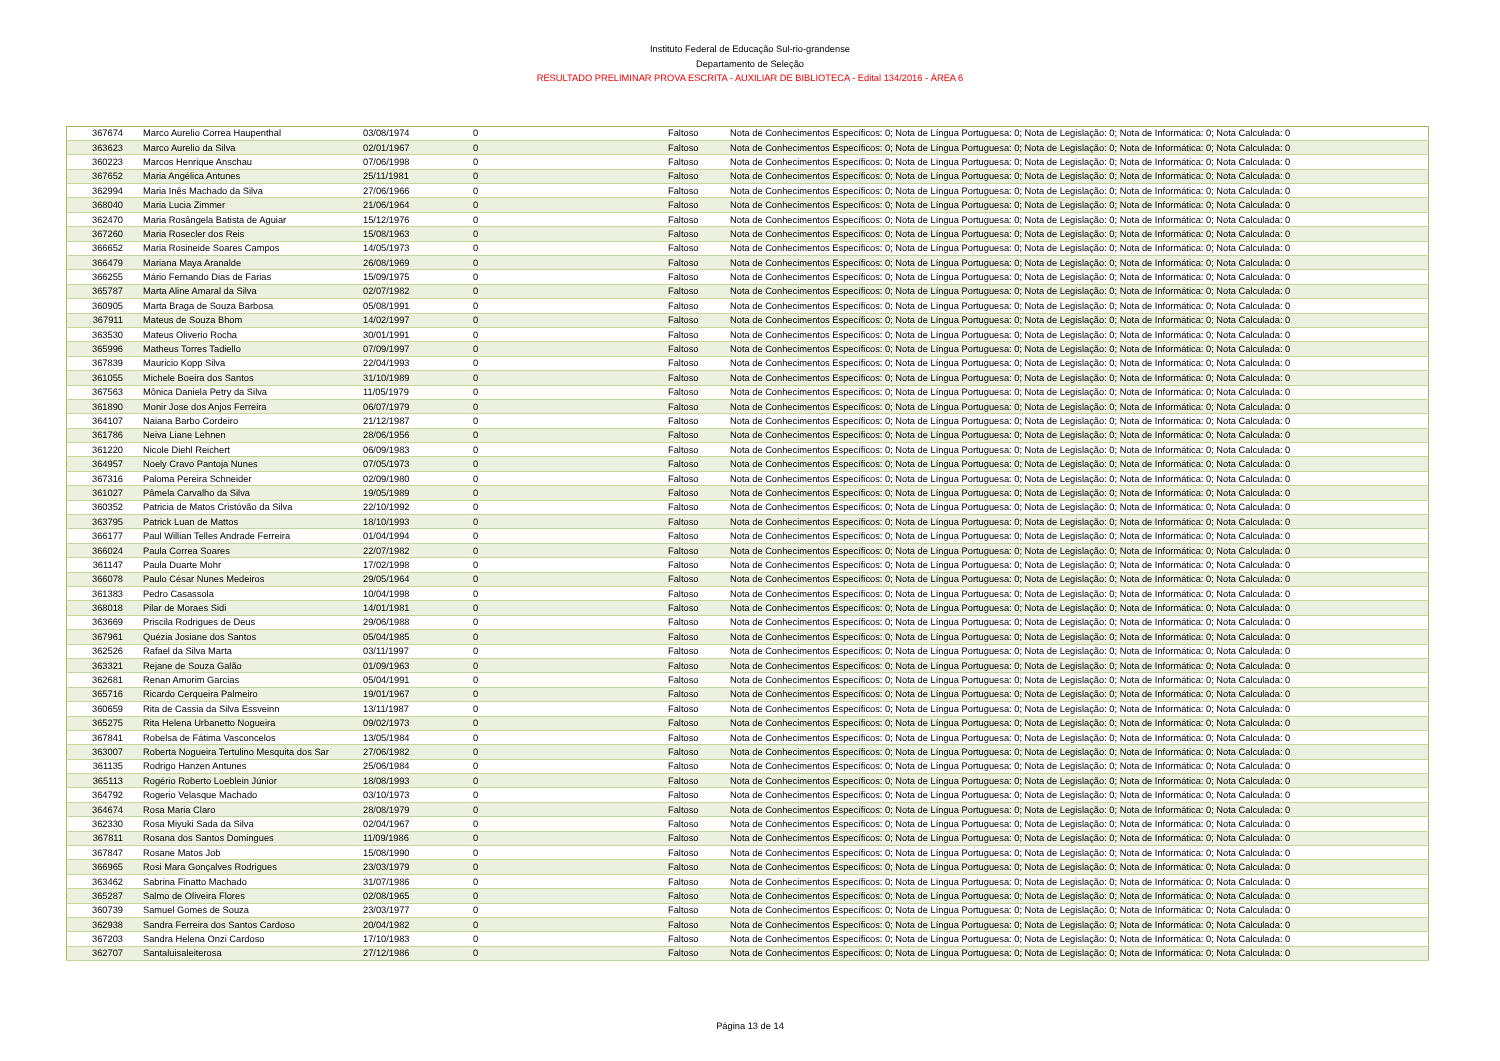Instituto Federal de Educação Sul-rio-grandense
Departamento de Seleção
RESULTADO PRELIMINAR PROVA ESCRITA - AUXILIAR DE BIBLIOTECA - Edital 134/2016 - ÁREA 6
| 367674 | Marco Aurelio Correa Haupenthal | 03/08/1974 | 0 | Faltoso | Nota de Conhecimentos Específicos: 0; Nota de Língua Portuguesa: 0; Nota de Legislação: 0; Nota de Informática: 0; Nota Calculada: 0 |
| 363623 | Marco Aurelio da Silva | 02/01/1967 | 0 | Faltoso | Nota de Conhecimentos Específicos: 0; Nota de Língua Portuguesa: 0; Nota de Legislação: 0; Nota de Informática: 0; Nota Calculada: 0 |
| 360223 | Marcos Henrique Anschau | 07/06/1998 | 0 | Faltoso | Nota de Conhecimentos Específicos: 0; Nota de Língua Portuguesa: 0; Nota de Legislação: 0; Nota de Informática: 0; Nota Calculada: 0 |
| 367652 | Maria Angélica Antunes | 25/11/1981 | 0 | Faltoso | Nota de Conhecimentos Específicos: 0; Nota de Língua Portuguesa: 0; Nota de Legislação: 0; Nota de Informática: 0; Nota Calculada: 0 |
| 362994 | Maria Inês Machado da Silva | 27/06/1966 | 0 | Faltoso | Nota de Conhecimentos Específicos: 0; Nota de Língua Portuguesa: 0; Nota de Legislação: 0; Nota de Informática: 0; Nota Calculada: 0 |
| 368040 | Maria Lucia Zimmer | 21/06/1964 | 0 | Faltoso | Nota de Conhecimentos Específicos: 0; Nota de Língua Portuguesa: 0; Nota de Legislação: 0; Nota de Informática: 0; Nota Calculada: 0 |
| 362470 | Maria Rosângela Batista de Aguiar | 15/12/1976 | 0 | Faltoso | Nota de Conhecimentos Específicos: 0; Nota de Língua Portuguesa: 0; Nota de Legislação: 0; Nota de Informática: 0; Nota Calculada: 0 |
| 367260 | Maria Rosecler dos Reis | 15/08/1963 | 0 | Faltoso | Nota de Conhecimentos Específicos: 0; Nota de Língua Portuguesa: 0; Nota de Legislação: 0; Nota de Informática: 0; Nota Calculada: 0 |
| 366652 | Maria Rosineide Soares Campos | 14/05/1973 | 0 | Faltoso | Nota de Conhecimentos Específicos: 0; Nota de Língua Portuguesa: 0; Nota de Legislação: 0; Nota de Informática: 0; Nota Calculada: 0 |
| 366479 | Mariana Maya Aranalde | 26/08/1969 | 0 | Faltoso | Nota de Conhecimentos Específicos: 0; Nota de Língua Portuguesa: 0; Nota de Legislação: 0; Nota de Informática: 0; Nota Calculada: 0 |
| 366255 | Mário Fernando Dias de Farias | 15/09/1975 | 0 | Faltoso | Nota de Conhecimentos Específicos: 0; Nota de Língua Portuguesa: 0; Nota de Legislação: 0; Nota de Informática: 0; Nota Calculada: 0 |
| 365787 | Marta Aline Amaral da Silva | 02/07/1982 | 0 | Faltoso | Nota de Conhecimentos Específicos: 0; Nota de Língua Portuguesa: 0; Nota de Legislação: 0; Nota de Informática: 0; Nota Calculada: 0 |
| 360905 | Marta Braga de Souza Barbosa | 05/08/1991 | 0 | Faltoso | Nota de Conhecimentos Específicos: 0; Nota de Língua Portuguesa: 0; Nota de Legislação: 0; Nota de Informática: 0; Nota Calculada: 0 |
| 367911 | Mateus de Souza Bhom | 14/02/1997 | 0 | Faltoso | Nota de Conhecimentos Específicos: 0; Nota de Língua Portuguesa: 0; Nota de Legislação: 0; Nota de Informática: 0; Nota Calculada: 0 |
| 363530 | Mateus Oliverio Rocha | 30/01/1991 | 0 | Faltoso | Nota de Conhecimentos Específicos: 0; Nota de Língua Portuguesa: 0; Nota de Legislação: 0; Nota de Informática: 0; Nota Calculada: 0 |
| 365996 | Matheus Torres Tadiello | 07/09/1997 | 0 | Faltoso | Nota de Conhecimentos Específicos: 0; Nota de Língua Portuguesa: 0; Nota de Legislação: 0; Nota de Informática: 0; Nota Calculada: 0 |
| 367839 | Mauricio Kopp Silva | 22/04/1993 | 0 | Faltoso | Nota de Conhecimentos Específicos: 0; Nota de Língua Portuguesa: 0; Nota de Legislação: 0; Nota de Informática: 0; Nota Calculada: 0 |
| 361055 | Michele Boeira dos Santos | 31/10/1989 | 0 | Faltoso | Nota de Conhecimentos Específicos: 0; Nota de Língua Portuguesa: 0; Nota de Legislação: 0; Nota de Informática: 0; Nota Calculada: 0 |
| 367563 | Mônica Daniela Petry da Silva | 11/05/1979 | 0 | Faltoso | Nota de Conhecimentos Específicos: 0; Nota de Língua Portuguesa: 0; Nota de Legislação: 0; Nota de Informática: 0; Nota Calculada: 0 |
| 361890 | Monir Jose dos Anjos Ferreira | 06/07/1979 | 0 | Faltoso | Nota de Conhecimentos Específicos: 0; Nota de Língua Portuguesa: 0; Nota de Legislação: 0; Nota de Informática: 0; Nota Calculada: 0 |
| 364107 | Naiana Barbo Cordeiro | 21/12/1987 | 0 | Faltoso | Nota de Conhecimentos Específicos: 0; Nota de Língua Portuguesa: 0; Nota de Legislação: 0; Nota de Informática: 0; Nota Calculada: 0 |
| 361786 | Neiva Liane Lehnen | 28/06/1956 | 0 | Faltoso | Nota de Conhecimentos Específicos: 0; Nota de Língua Portuguesa: 0; Nota de Legislação: 0; Nota de Informática: 0; Nota Calculada: 0 |
| 361220 | Nicole Diehl Reichert | 06/09/1983 | 0 | Faltoso | Nota de Conhecimentos Específicos: 0; Nota de Língua Portuguesa: 0; Nota de Legislação: 0; Nota de Informática: 0; Nota Calculada: 0 |
| 364957 | Noely Cravo Pantoja Nunes | 07/05/1973 | 0 | Faltoso | Nota de Conhecimentos Específicos: 0; Nota de Língua Portuguesa: 0; Nota de Legislação: 0; Nota de Informática: 0; Nota Calculada: 0 |
| 367316 | Paloma Pereira Schneider | 02/09/1980 | 0 | Faltoso | Nota de Conhecimentos Específicos: 0; Nota de Língua Portuguesa: 0; Nota de Legislação: 0; Nota de Informática: 0; Nota Calculada: 0 |
| 361027 | Pâmela Carvalho da Silva | 19/05/1989 | 0 | Faltoso | Nota de Conhecimentos Específicos: 0; Nota de Língua Portuguesa: 0; Nota de Legislação: 0; Nota de Informática: 0; Nota Calculada: 0 |
| 360352 | Patricia de Matos Cristóvão da Silva | 22/10/1992 | 0 | Faltoso | Nota de Conhecimentos Específicos: 0; Nota de Língua Portuguesa: 0; Nota de Legislação: 0; Nota de Informática: 0; Nota Calculada: 0 |
| 363795 | Patrick Luan de Mattos | 18/10/1993 | 0 | Faltoso | Nota de Conhecimentos Específicos: 0; Nota de Língua Portuguesa: 0; Nota de Legislação: 0; Nota de Informática: 0; Nota Calculada: 0 |
| 366177 | Paul Willian Telles Andrade Ferreira | 01/04/1994 | 0 | Faltoso | Nota de Conhecimentos Específicos: 0; Nota de Língua Portuguesa: 0; Nota de Legislação: 0; Nota de Informática: 0; Nota Calculada: 0 |
| 366024 | Paula Correa Soares | 22/07/1982 | 0 | Faltoso | Nota de Conhecimentos Específicos: 0; Nota de Língua Portuguesa: 0; Nota de Legislação: 0; Nota de Informática: 0; Nota Calculada: 0 |
| 361147 | Paula Duarte Mohr | 17/02/1998 | 0 | Faltoso | Nota de Conhecimentos Específicos: 0; Nota de Língua Portuguesa: 0; Nota de Legislação: 0; Nota de Informática: 0; Nota Calculada: 0 |
| 366078 | Paulo César Nunes Medeiros | 29/05/1964 | 0 | Faltoso | Nota de Conhecimentos Específicos: 0; Nota de Língua Portuguesa: 0; Nota de Legislação: 0; Nota de Informática: 0; Nota Calculada: 0 |
| 361383 | Pedro Casassola | 10/04/1998 | 0 | Faltoso | Nota de Conhecimentos Específicos: 0; Nota de Língua Portuguesa: 0; Nota de Legislação: 0; Nota de Informática: 0; Nota Calculada: 0 |
| 368018 | Pilar de Moraes Sidi | 14/01/1981 | 0 | Faltoso | Nota de Conhecimentos Específicos: 0; Nota de Língua Portuguesa: 0; Nota de Legislação: 0; Nota de Informática: 0; Nota Calculada: 0 |
| 363669 | Priscila Rodrigues de Deus | 29/06/1988 | 0 | Faltoso | Nota de Conhecimentos Específicos: 0; Nota de Língua Portuguesa: 0; Nota de Legislação: 0; Nota de Informática: 0; Nota Calculada: 0 |
| 367961 | Quézia Josiane dos Santos | 05/04/1985 | 0 | Faltoso | Nota de Conhecimentos Específicos: 0; Nota de Língua Portuguesa: 0; Nota de Legislação: 0; Nota de Informática: 0; Nota Calculada: 0 |
| 362526 | Rafael da Silva Marta | 03/11/1997 | 0 | Faltoso | Nota de Conhecimentos Específicos: 0; Nota de Língua Portuguesa: 0; Nota de Legislação: 0; Nota de Informática: 0; Nota Calculada: 0 |
| 363321 | Rejane de Souza Galão | 01/09/1963 | 0 | Faltoso | Nota de Conhecimentos Específicos: 0; Nota de Língua Portuguesa: 0; Nota de Legislação: 0; Nota de Informática: 0; Nota Calculada: 0 |
| 362681 | Renan Amorim Garcias | 05/04/1991 | 0 | Faltoso | Nota de Conhecimentos Específicos: 0; Nota de Língua Portuguesa: 0; Nota de Legislação: 0; Nota de Informática: 0; Nota Calculada: 0 |
| 365716 | Ricardo Cerqueira Palmeiro | 19/01/1967 | 0 | Faltoso | Nota de Conhecimentos Específicos: 0; Nota de Língua Portuguesa: 0; Nota de Legislação: 0; Nota de Informática: 0; Nota Calculada: 0 |
| 360659 | Rita de Cassia da Silva Essveinn | 13/11/1987 | 0 | Faltoso | Nota de Conhecimentos Específicos: 0; Nota de Língua Portuguesa: 0; Nota de Legislação: 0; Nota de Informática: 0; Nota Calculada: 0 |
| 365275 | Rita Helena Urbanetto Nogueira | 09/02/1973 | 0 | Faltoso | Nota de Conhecimentos Específicos: 0; Nota de Língua Portuguesa: 0; Nota de Legislação: 0; Nota de Informática: 0; Nota Calculada: 0 |
| 367841 | Robelsa de Fátima Vasconcelos | 13/05/1984 | 0 | Faltoso | Nota de Conhecimentos Específicos: 0; Nota de Língua Portuguesa: 0; Nota de Legislação: 0; Nota de Informática: 0; Nota Calculada: 0 |
| 363007 | Roberta Nogueira Tertulino Mesquita dos Sar | 27/06/1982 | 0 | Faltoso | Nota de Conhecimentos Específicos: 0; Nota de Língua Portuguesa: 0; Nota de Legislação: 0; Nota de Informática: 0; Nota Calculada: 0 |
| 361135 | Rodrigo Hanzen Antunes | 25/06/1984 | 0 | Faltoso | Nota de Conhecimentos Específicos: 0; Nota de Língua Portuguesa: 0; Nota de Legislação: 0; Nota de Informática: 0; Nota Calculada: 0 |
| 365113 | Rogério Roberto Loeblein Júnior | 18/08/1993 | 0 | Faltoso | Nota de Conhecimentos Específicos: 0; Nota de Língua Portuguesa: 0; Nota de Legislação: 0; Nota de Informática: 0; Nota Calculada: 0 |
| 364792 | Rogerio Velasque Machado | 03/10/1973 | 0 | Faltoso | Nota de Conhecimentos Específicos: 0; Nota de Língua Portuguesa: 0; Nota de Legislação: 0; Nota de Informática: 0; Nota Calculada: 0 |
| 364674 | Rosa Maria Claro | 28/08/1979 | 0 | Faltoso | Nota de Conhecimentos Específicos: 0; Nota de Língua Portuguesa: 0; Nota de Legislação: 0; Nota de Informática: 0; Nota Calculada: 0 |
| 362330 | Rosa Miyuki Sada da Silva | 02/04/1967 | 0 | Faltoso | Nota de Conhecimentos Específicos: 0; Nota de Língua Portuguesa: 0; Nota de Legislação: 0; Nota de Informática: 0; Nota Calculada: 0 |
| 367811 | Rosana dos Santos Domingues | 11/09/1986 | 0 | Faltoso | Nota de Conhecimentos Específicos: 0; Nota de Língua Portuguesa: 0; Nota de Legislação: 0; Nota de Informática: 0; Nota Calculada: 0 |
| 367847 | Rosane Matos Job | 15/08/1990 | 0 | Faltoso | Nota de Conhecimentos Específicos: 0; Nota de Língua Portuguesa: 0; Nota de Legislação: 0; Nota de Informática: 0; Nota Calculada: 0 |
| 366965 | Rosi Mara Gonçalves Rodrigues | 23/03/1979 | 0 | Faltoso | Nota de Conhecimentos Específicos: 0; Nota de Língua Portuguesa: 0; Nota de Legislação: 0; Nota de Informática: 0; Nota Calculada: 0 |
| 363462 | Sabrina Finatto Machado | 31/07/1986 | 0 | Faltoso | Nota de Conhecimentos Específicos: 0; Nota de Língua Portuguesa: 0; Nota de Legislação: 0; Nota de Informática: 0; Nota Calculada: 0 |
| 365287 | Salmo de Oliveira Flores | 02/08/1965 | 0 | Faltoso | Nota de Conhecimentos Específicos: 0; Nota de Língua Portuguesa: 0; Nota de Legislação: 0; Nota de Informática: 0; Nota Calculada: 0 |
| 360739 | Samuel Gomes de Souza | 23/03/1977 | 0 | Faltoso | Nota de Conhecimentos Específicos: 0; Nota de Língua Portuguesa: 0; Nota de Legislação: 0; Nota de Informática: 0; Nota Calculada: 0 |
| 362938 | Sandra Ferreira dos Santos Cardoso | 20/04/1982 | 0 | Faltoso | Nota de Conhecimentos Específicos: 0; Nota de Língua Portuguesa: 0; Nota de Legislação: 0; Nota de Informática: 0; Nota Calculada: 0 |
| 367203 | Sandra Helena Onzi Cardoso | 17/10/1983 | 0 | Faltoso | Nota de Conhecimentos Específicos: 0; Nota de Língua Portuguesa: 0; Nota de Legislação: 0; Nota de Informática: 0; Nota Calculada: 0 |
| 362707 | Santaluisaleiterosa | 27/12/1986 | 0 | Faltoso | Nota de Conhecimentos Específicos: 0; Nota de Língua Portuguesa: 0; Nota de Legislação: 0; Nota de Informática: 0; Nota Calculada: 0 |
Página 13 de 14